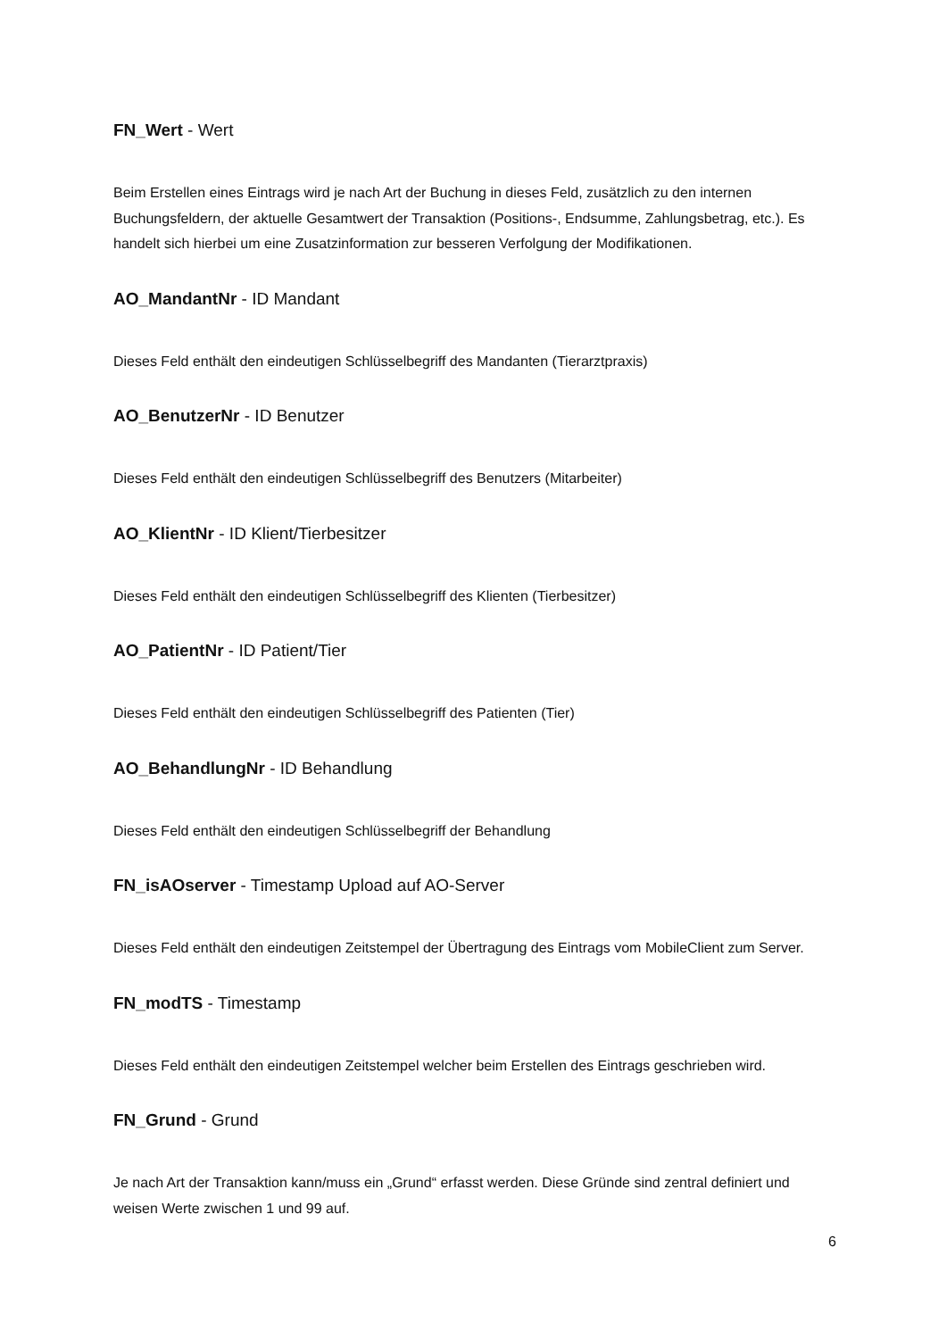FN_Wert - Wert
Beim Erstellen eines Eintrags wird je nach Art der Buchung in dieses Feld, zusätzlich zu den internen Buchungsfeldern, der aktuelle Gesamtwert der Transaktion (Positions-, Endsumme, Zahlungsbetrag, etc.). Es handelt sich hierbei um eine Zusatzinformation zur besseren Verfolgung der Modifikationen.
AO_MandantNr - ID Mandant
Dieses Feld enthält den eindeutigen Schlüsselbegriff des Mandanten (Tierarztpraxis)
AO_BenutzerNr - ID Benutzer
Dieses Feld enthält den eindeutigen Schlüsselbegriff des Benutzers (Mitarbeiter)
AO_KlientNr - ID Klient/Tierbesitzer
Dieses Feld enthält den eindeutigen Schlüsselbegriff des Klienten (Tierbesitzer)
AO_PatientNr - ID Patient/Tier
Dieses Feld enthält den eindeutigen Schlüsselbegriff des Patienten (Tier)
AO_BehandlungNr - ID Behandlung
Dieses Feld enthält den eindeutigen Schlüsselbegriff der Behandlung
FN_isAOserver - Timestamp Upload auf AO-Server
Dieses Feld enthält den eindeutigen Zeitstempel der Übertragung des Eintrags vom MobileClient zum Server.
FN_modTS - Timestamp
Dieses Feld enthält den eindeutigen Zeitstempel welcher beim Erstellen des Eintrags geschrieben wird.
FN_Grund - Grund
Je nach Art der Transaktion kann/muss ein „Grund“ erfasst werden. Diese Gründe sind zentral definiert und weisen Werte zwischen 1 und 99 auf.
6